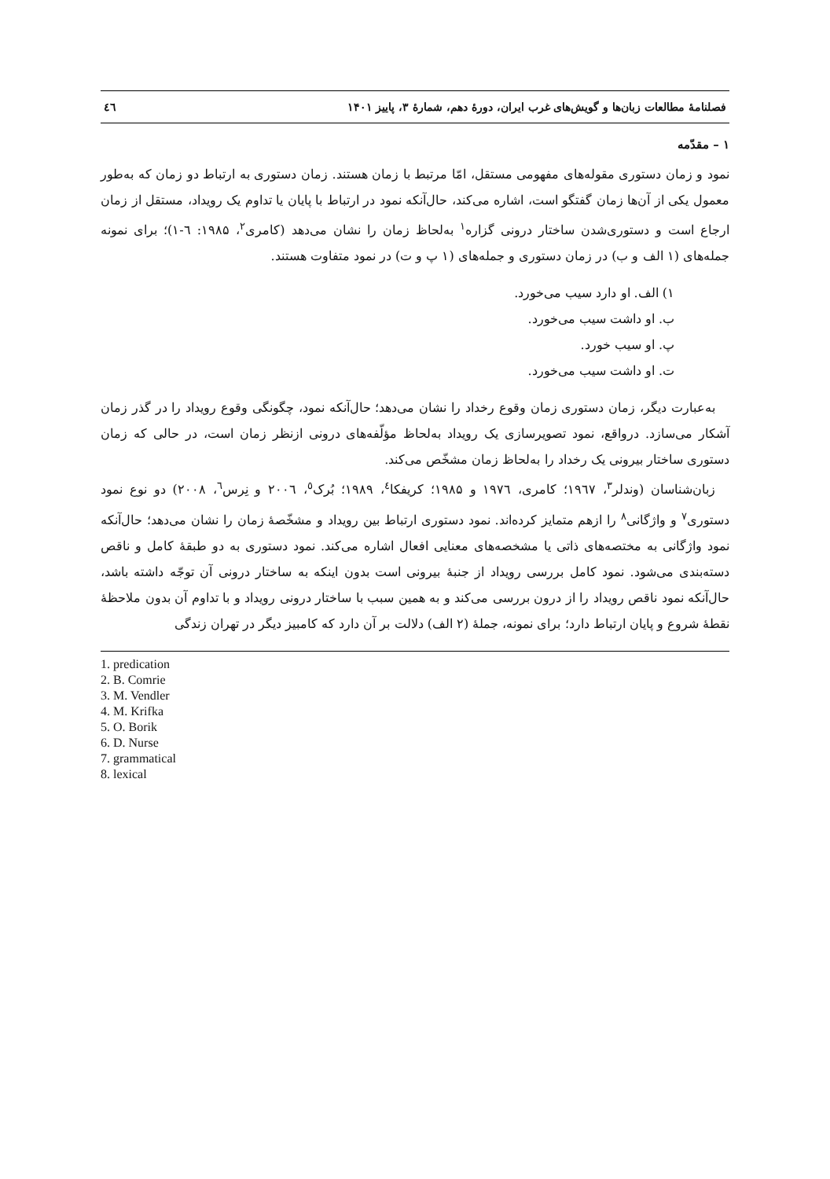فصلنامهٔ مطالعات زبان‌ها و گویش‌های غرب ایران، دورهٔ دهم، شمارهٔ ۳، پاییز ۱۴۰۱ ٤٦
۱ – مقدّمه
نمود و زمان دستوری مقوله‌های مفهومی مستقل، امّا مرتبط با زمان هستند. زمان دستوری به ارتباط دو زمان که به‌طور معمول یکی از آن‌ها زمان گفتگو است، اشاره می‌کند، حال‌آنکه نمود در ارتباط با پایان یا تداوم یک رویداد، مستقل از زمان ارجاع است و دستوری‌شدن ساختار درونی گزاره<sup>۱</sup> به‌لحاظ زمان را نشان می‌دهد (کامری<sup>۲</sup>، ۱۹۸۵: ٦-۱)؛ برای نمونه جمله‌های (۱ الف و ب) در زمان دستوری و جمله‌های (۱ پ و ت) در نمود متفاوت هستند.
۱) الف. او دارد سیب می‌خورد.
ب. او داشت سیب می‌خورد.
پ. او سیب خورد.
ت. او داشت سیب می‌خورد.
به‌عبارت دیگر، زمان دستوری زمان وقوع رخداد را نشان می‌دهد؛ حال‌آنکه نمود، چگونگی وقوع رویداد را در گذر زمان آشکار می‌سازد. درواقع، نمود تصویرسازی یک رویداد به‌لحاظ مؤلّفه‌های درونی ازنظر زمان است، در حالی که زمان دستوری ساختار بیرونی یک رخداد را به‌لحاظ زمان مشخّص می‌کند.
زبان‌شناسان (وندلر<sup>۳</sup>، ۱۹٦۷؛ کامری، ۱۹۷٦ و ۱۹۸۵؛ کریفکا<sup>٤</sup>، ۱۹۸۹؛ بُرک<sup>٥</sup>، ۲۰۰٦ و نِرس<sup>٦</sup>، ۲۰۰۸) دو نوع نمود دستوری<sup>۷</sup> و واژگانی<sup>۸</sup> را ازهم متمایز کرده‌اند. نمود دستوری ارتباط بین رویداد و مشخّصهٔ زمان را نشان می‌دهد؛ حال‌آنکه نمود واژگانی به مختصه‌های ذاتی یا مشخصه‌های معنایی افعال اشاره می‌کند. نمود دستوری به دو طبقهٔ کامل و ناقص دسته‌بندی می‌شود. نمود کامل بررسی رویداد از جنبهٔ بیرونی است بدون اینکه به ساختار درونی آن توجّه داشته باشد، حال‌آنکه نمود ناقص رویداد را از درون بررسی می‌کند و به همین سبب با ساختار درونی رویداد و با تداوم آن بدون ملاحظهٔ نقطهٔ شروع و پایان ارتباط دارد؛ برای نمونه، جملهٔ (۲ الف) دلالت بر آن دارد که کامبیز دیگر در تهران زندگی
1. predication
2. B. Comrie
3. M. Vendler
4. M. Krifka
5. O. Borik
6. D. Nurse
7. grammatical
8. lexical